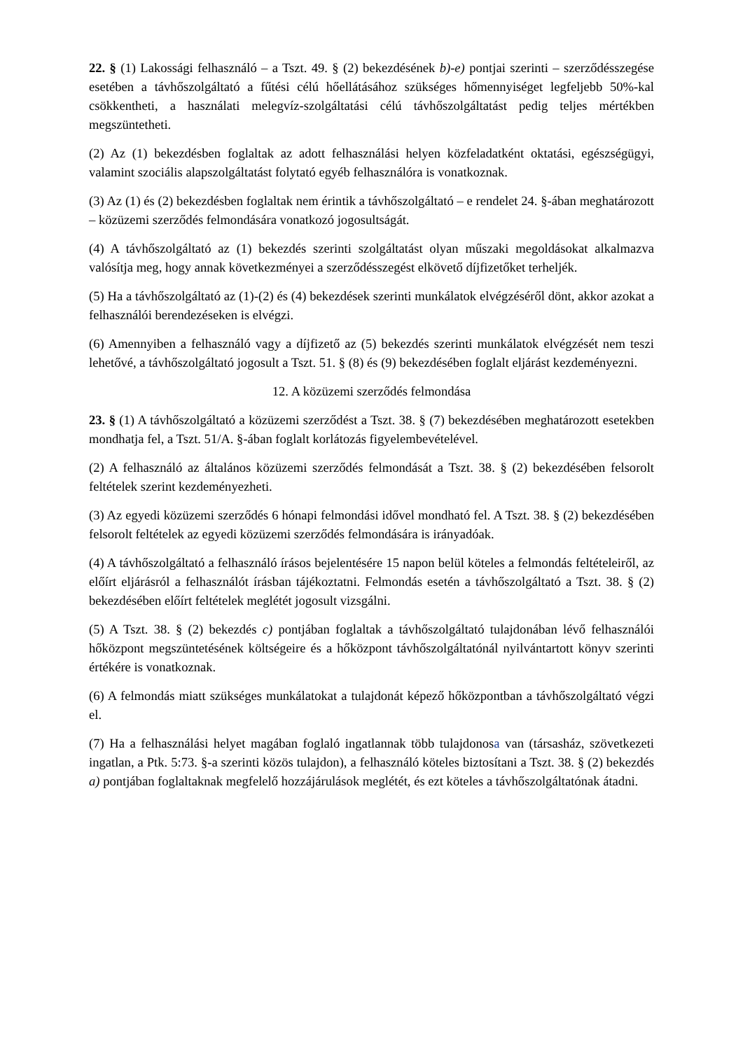22. § (1) Lakossági felhasználó – a Tszt. 49. § (2) bekezdésének b)-e) pontjai szerinti – szerződésszegése esetében a távhőszolgáltató a fűtési célú hőellátásához szükséges hőmennyiséget legfeljebb 50%-kal csökkentheti, a használati melegvíz-szolgáltatási célú távhőszolgáltatást pedig teljes mértékben megszüntetheti.
(2) Az (1) bekezdésben foglaltak az adott felhasználási helyen közfeladatként oktatási, egészségügyi, valamint szociális alapszolgáltatást folytató egyéb felhasználóra is vonatkoznak.
(3) Az (1) és (2) bekezdésben foglaltak nem érintik a távhőszolgáltató – e rendelet 24. §-ában meghatározott – közüzemi szerződés felmondására vonatkozó jogosultságát.
(4) A távhőszolgáltató az (1) bekezdés szerinti szolgáltatást olyan műszaki megoldásokat alkalmazva valósítja meg, hogy annak következményei a szerződésszegést elkövető díjfizetőket terheljék.
(5) Ha a távhőszolgáltató az (1)-(2) és (4) bekezdések szerinti munkálatok elvégzéséről dönt, akkor azokat a felhasználói berendezéseken is elvégzi.
(6) Amennyiben a felhasználó vagy a díjfizető az (5) bekezdés szerinti munkálatok elvégzését nem teszi lehetővé, a távhőszolgáltató jogosult a Tszt. 51. § (8) és (9) bekezdésében foglalt eljárást kezdeményezni.
12. A közüzemi szerződés felmondása
23. § (1) A távhőszolgáltató a közüzemi szerződést a Tszt. 38. § (7) bekezdésében meghatározott esetekben mondhatja fel, a Tszt. 51/A. §-ában foglalt korlátozás figyelembevételével.
(2) A felhasználó az általános közüzemi szerződés felmondását a Tszt. 38. § (2) bekezdésében felsorolt feltételek szerint kezdeményezheti.
(3) Az egyedi közüzemi szerződés 6 hónapi felmondási idővel mondható fel. A Tszt. 38. § (2) bekezdésében felsorolt feltételek az egyedi közüzemi szerződés felmondására is irányadóak.
(4) A távhőszolgáltató a felhasználó írásos bejelentésére 15 napon belül köteles a felmondás feltételeiről, az előírt eljárásról a felhasználót írásban tájékoztatni. Felmondás esetén a távhőszolgáltató a Tszt. 38. § (2) bekezdésében előírt feltételek meglétét jogosult vizsgálni.
(5) A Tszt. 38. § (2) bekezdés c) pontjában foglaltak a távhőszolgáltató tulajdonában lévő felhasználói hőközpont megszüntetésének költségeire és a hőközpont távhőszolgáltatónál nyilvántartott könyv szerinti értékére is vonatkoznak.
(6) A felmondás miatt szükséges munkálatokat a tulajdonát képező hőközpontban a távhőszolgáltató végzi el.
(7) Ha a felhasználási helyet magában foglaló ingatlannak több tulajdonosa van (társasház, szövetkezeti ingatlan, a Ptk. 5:73. §-a szerinti közös tulajdon), a felhasználó köteles biztosítani a Tszt. 38. § (2) bekezdés a) pontjában foglaltaknak megfelelő hozzájárulások meglétét, és ezt köteles a távhőszolgáltatónak átadni.